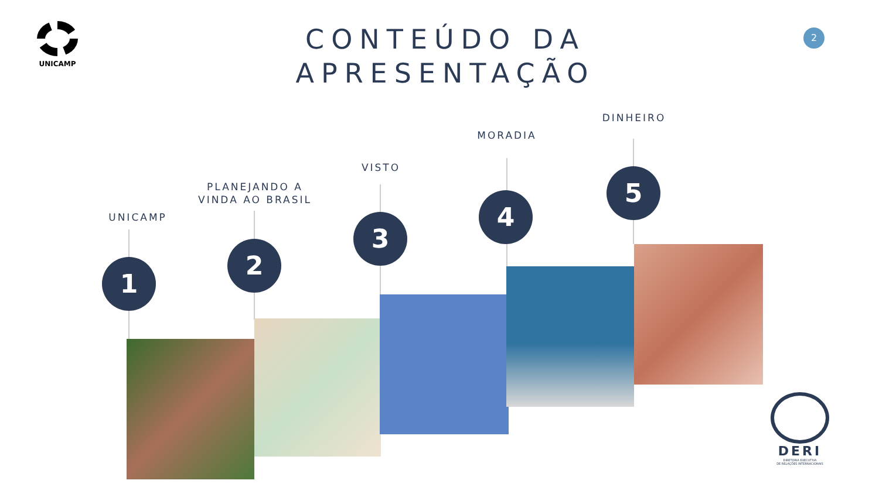UNICAMP
CONTEÚDO DA APRESENTAÇÃO
2
UNICAMP
1
PLANEJANDO A
VINDA AO BRASIL
2
VISTO
3
MORADIA
4
DINHEIRO
5
DERI
DIRETORIA EXECUTIVA
DE RELAÇÕES INTERNACIONAIS